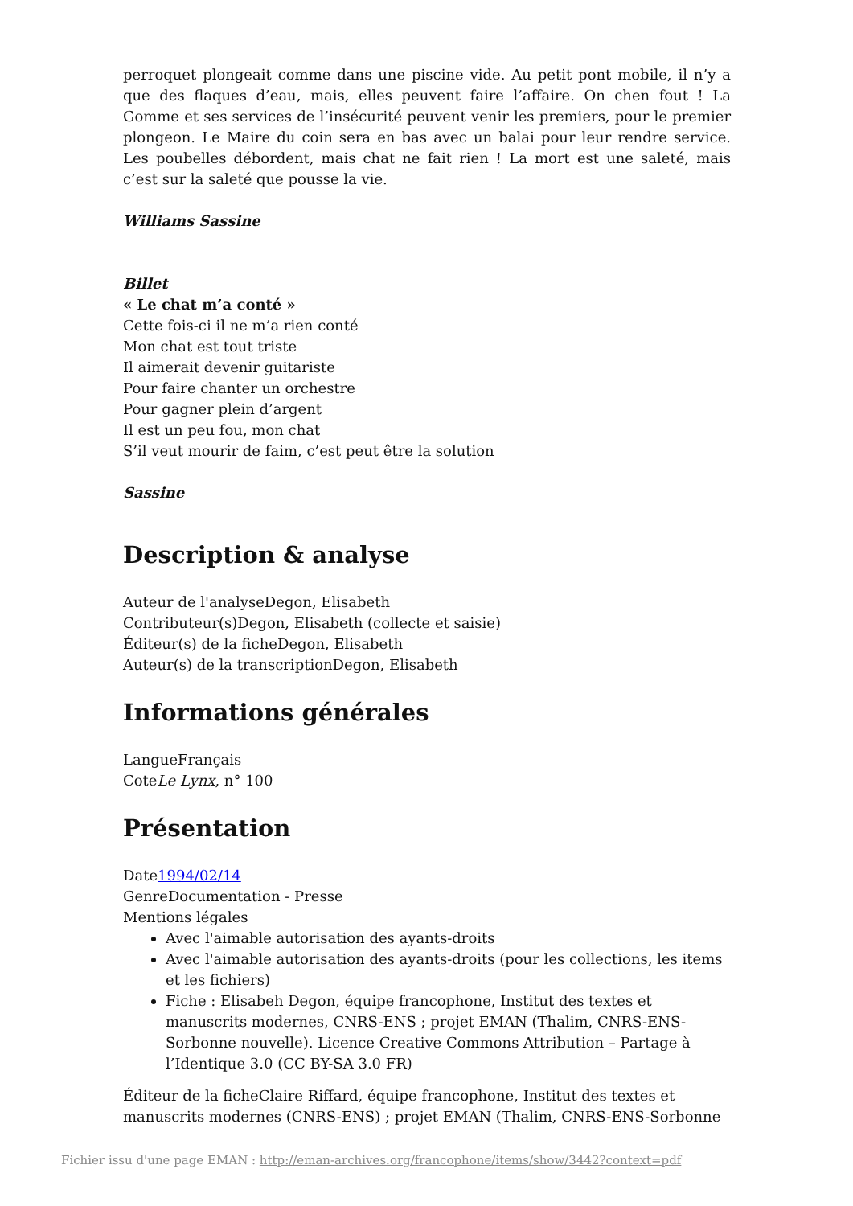perroquet plongeait comme dans une piscine vide. Au petit pont mobile, il n’y a que des flaques d’eau, mais, elles peuvent faire l’affaire. On chen fout ! La Gomme et ses services de l’insécurité peuvent venir les premiers, pour le premier plongeon. Le Maire du coin sera en bas avec un balai pour leur rendre service. Les poubelles débordent, mais chat ne fait rien ! La mort est une saleté, mais c’est sur la saleté que pousse la vie.
Williams Sassine
Billet
« Le chat m’a conté »
Cette fois-ci il ne m’a rien conté
Mon chat est tout triste
Il aimerait devenir guitariste
Pour faire chanter un orchestre
Pour gagner plein d’argent
Il est un peu fou, mon chat
S’il veut mourir de faim, c’est peut être la solution
Sassine
Description & analyse
Auteur de l'analyseDegon, Elisabeth
Contributeur(s)Degon, Elisabeth (collecte et saisie)
Éditeur(s) de la ficheDegon, Elisabeth
Auteur(s) de la transcriptionDegon, Elisabeth
Informations générales
LangueFrançais
CoteLe Lynx, n° 100
Présentation
Date1994/02/14
GenreDocumentation - Presse
Mentions légales
Avec l'aimable autorisation des ayants-droits
Avec l'aimable autorisation des ayants-droits (pour les collections, les items et les fichiers)
Fiche : Elisabeh Degon, équipe francophone, Institut des textes et manuscrits modernes, CNRS-ENS ; projet EMAN (Thalim, CNRS-ENS-Sorbonne nouvelle). Licence Creative Commons Attribution – Partage à l’Identique 3.0 (CC BY-SA 3.0 FR)
Éditeur de la ficheClaire Riffard, équipe francophone, Institut des textes et manuscrits modernes (CNRS-ENS) ; projet EMAN (Thalim, CNRS-ENS-Sorbonne
Fichier issu d'une page EMAN : http://eman-archives.org/francophone/items/show/3442?context=pdf